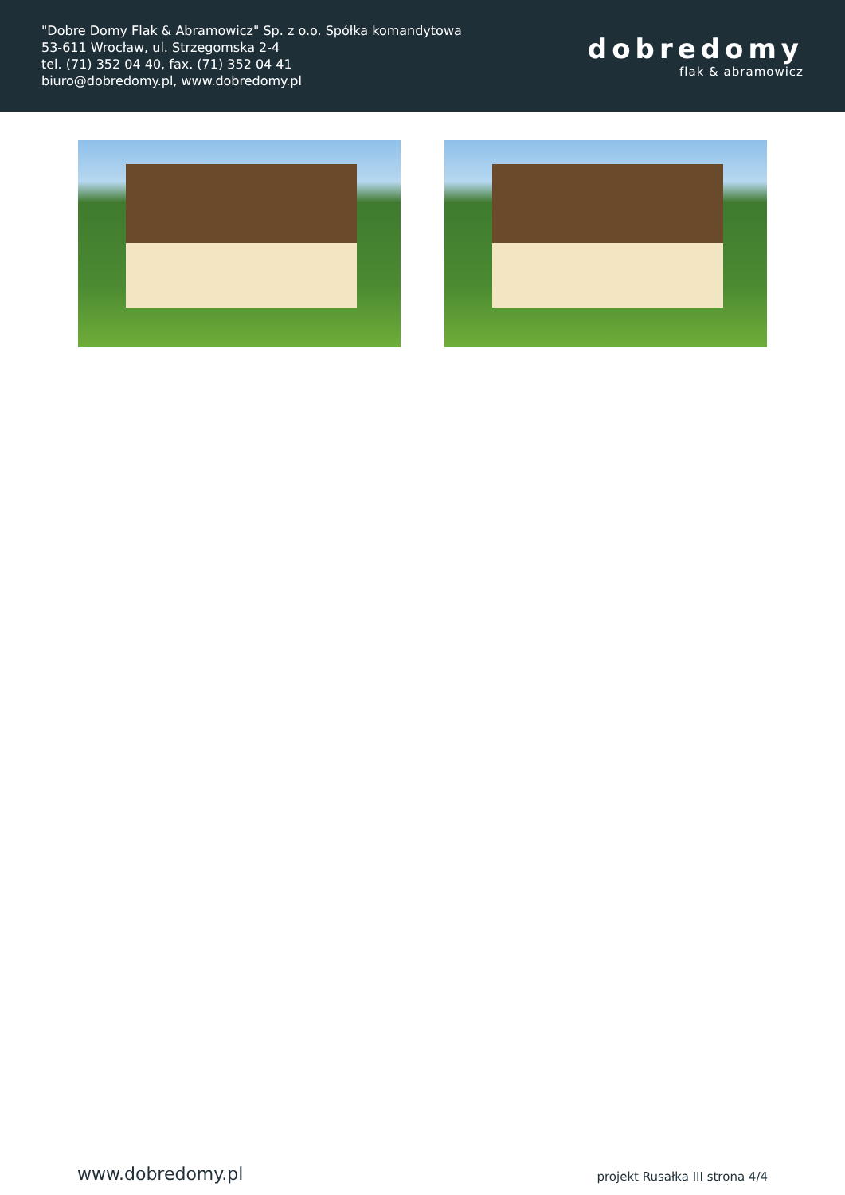"Dobre Domy Flak & Abramowicz" Sp. z o.o. Spółka komandytowa
53-611 Wrocław, ul. Strzegomska 2-4
tel. (71) 352 04 40, fax. (71) 352 04 41
biuro@dobredomy.pl, www.dobredomy.pl
dobredomy
flak & abramowicz
www.dobredomy.pl projekt Rusałka III strona 4/4